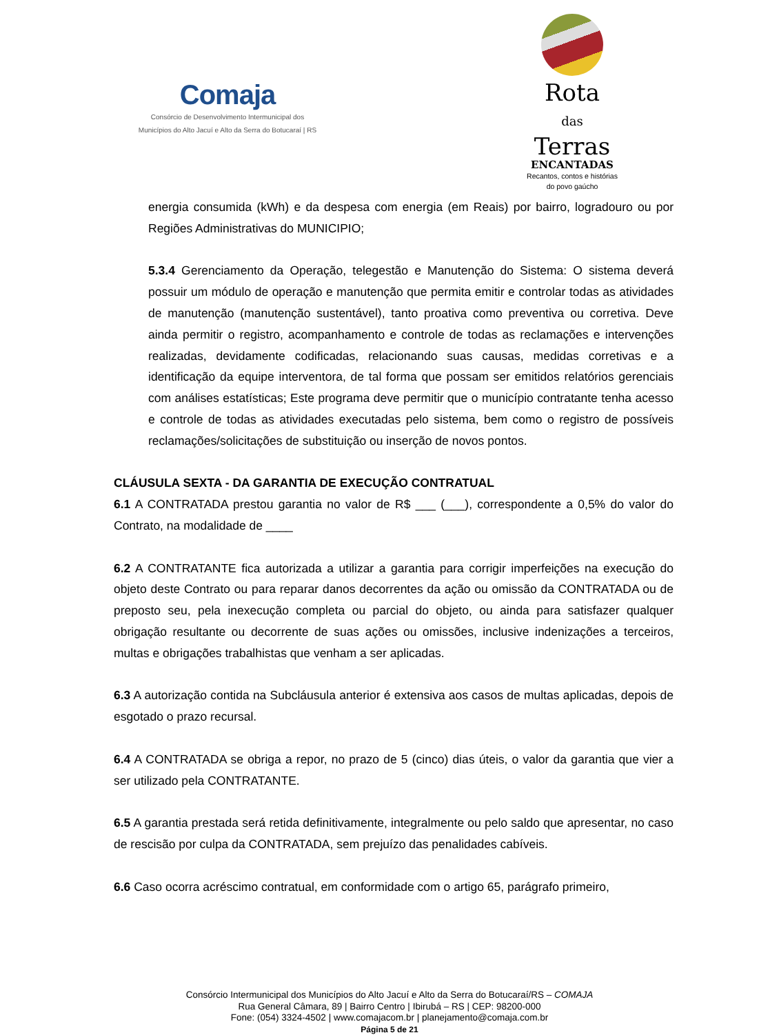Comaja
Consórcio de Desenvolvimento Intermunicipal dos
Municípios do Alto Jacuí e Alto da Serra do Botucaraí | RS
Rota
das
Terras
ENCANTADAS
Recantos, contos e histórias
do povo gaúcho
energia consumida (kWh) e da despesa com energia (em Reais) por bairro, logradouro ou por Regiões Administrativas do MUNICIPIO;
5.3.4 Gerenciamento da Operação, telegestão e Manutenção do Sistema: O sistema deverá possuir um módulo de operação e manutenção que permita emitir e controlar todas as atividades de manutenção (manutenção sustentável), tanto proativa como preventiva ou corretiva. Deve ainda permitir o registro, acompanhamento e controle de todas as reclamações e intervenções realizadas, devidamente codificadas, relacionando suas causas, medidas corretivas e a identificação da equipe interventora, de tal forma que possam ser emitidos relatórios gerenciais com análises estatísticas; Este programa deve permitir que o município contratante tenha acesso e controle de todas as atividades executadas pelo sistema, bem como o registro de possíveis reclamações/solicitações de substituição ou inserção de novos pontos.
CLÁUSULA SEXTA - DA GARANTIA DE EXECUÇÃO CONTRATUAL
6.1 A CONTRATADA prestou garantia no valor de R$ ___ (___), correspondente a 0,5% do valor do Contrato, na modalidade de ____
6.2 A CONTRATANTE fica autorizada a utilizar a garantia para corrigir imperfeições na execução do objeto deste Contrato ou para reparar danos decorrentes da ação ou omissão da CONTRATADA ou de preposto seu, pela inexecução completa ou parcial do objeto, ou ainda para satisfazer qualquer obrigação resultante ou decorrente de suas ações ou omissões, inclusive indenizações a terceiros, multas e obrigações trabalhistas que venham a ser aplicadas.
6.3 A autorização contida na Subcláusula anterior é extensiva aos casos de multas aplicadas, depois de esgotado o prazo recursal.
6.4 A CONTRATADA se obriga a repor, no prazo de 5 (cinco) dias úteis, o valor da garantia que vier a ser utilizado pela CONTRATANTE.
6.5 A garantia prestada será retida definitivamente, integralmente ou pelo saldo que apresentar, no caso de rescisão por culpa da CONTRATADA, sem prejuízo das penalidades cabíveis.
6.6 Caso ocorra acréscimo contratual, em conformidade com o artigo 65, parágrafo primeiro,
Consórcio Intermunicipal dos Municípios do Alto Jacuí e Alto da Serra do Botucaraí/RS – COMAJA
Rua General Câmara, 89 | Bairro Centro | Ibirubá – RS | CEP: 98200-000
Fone: (054) 3324-4502 | www.comajacom.br | planejamento@comaja.com.br
Página 5 de 21